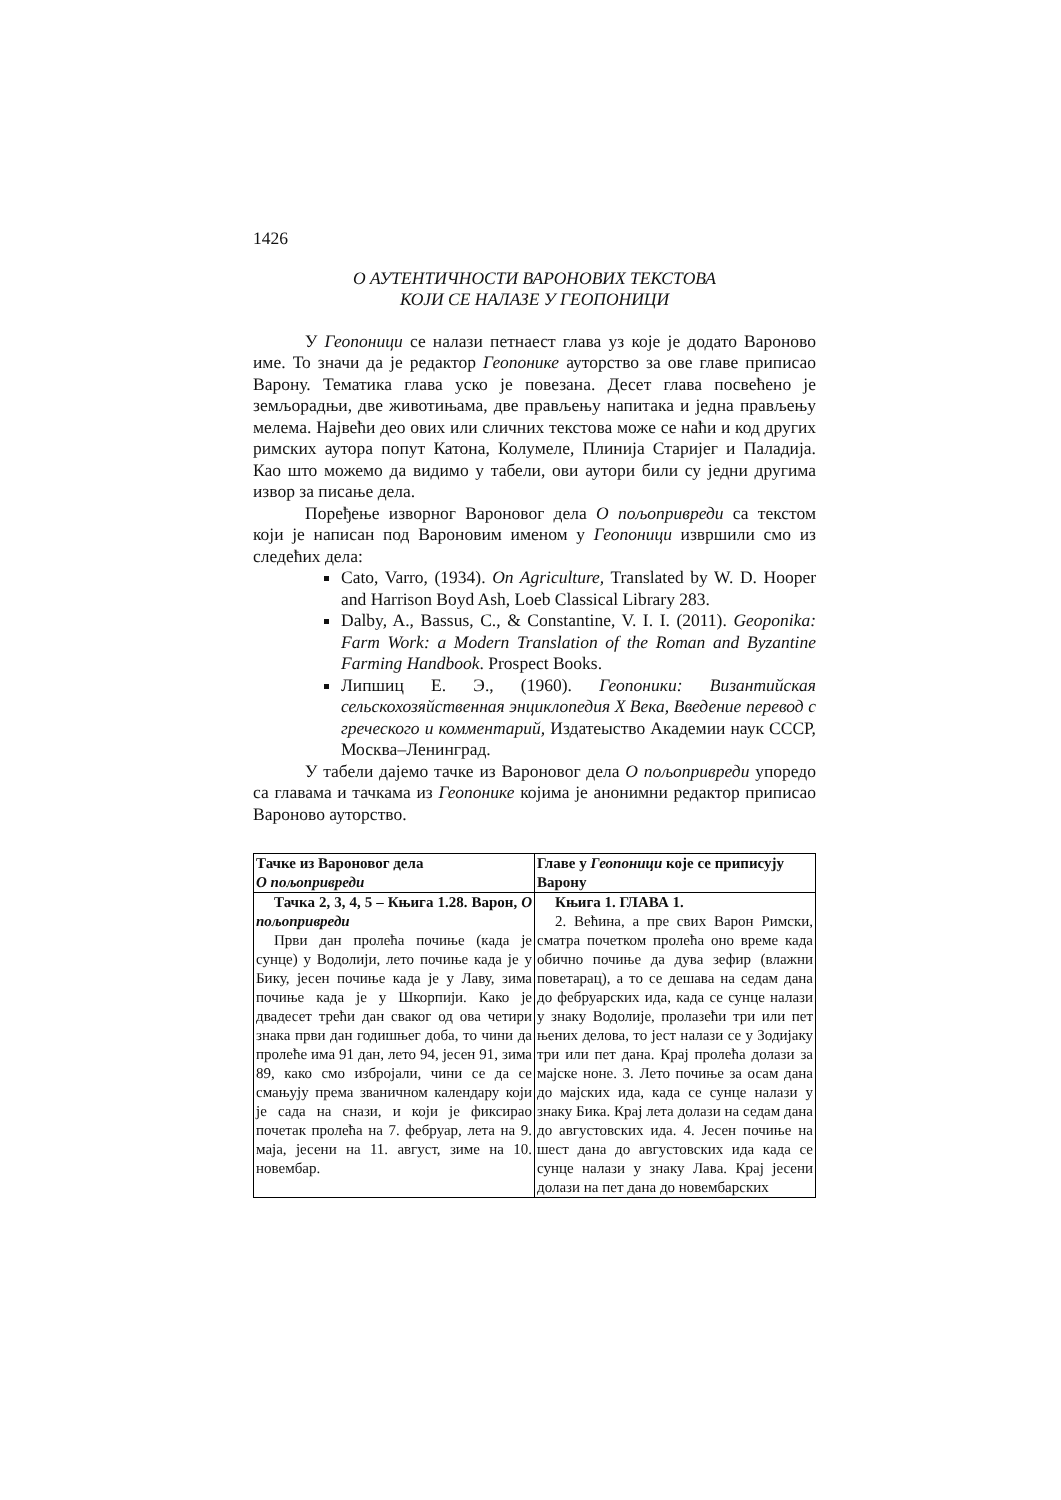1426
О АУТЕНТИЧНОСТИ ВАРОНОВИХ ТЕКСТОВА
КОЈИ СЕ НАЛАЗЕ У ГЕОПОНИЦИ
У Геопоници се налази петнаест глава уз које је додато Вароново име. То значи да је редактор Геопонике ауторство за ове главе приписао Варону. Тематика глава уско је повезана. Десет глава посвећено је земљорадњи, две животињама, две прављењу напитака и једна прављењу мелема. Највећи део ових или сличних текстова може се наћи и код других римских аутора попут Катона, Колумеле, Плинија Старијег и Паладија. Као што можемо да видимо у табели, ови аутори били су једни другима извор за писање дела.
Поређење изворног Вароновог дела О пољопривреди са текстом који је написан под Вароновим именом у Геопоници извршили смо из следећих дела:
Cato, Varro, (1934). On Agriculture, Translated by W. D. Hooper and Harrison Boyd Ash, Loeb Classical Library 283.
Dalby, A., Bassus, C., & Constantine, V. I. I. (2011). Geoponika: Farm Work: a Modern Translation of the Roman and Byzantine Farming Handbook. Prospect Books.
Липшиц Е. Э., (1960). Геопоники: Византийская сельскохозяйственная энциклопедия X Века, Введение перевод с греческого и комментарий, Издатеыство Академии наук СССР, Москва–Ленинград.
У табели дајемо тачке из Вароновог дела О пољопривреди упоредо са главама и тачкама из Геопонике којима је анонимни редактор приписао Вароново ауторство.
| Тачке из Вароновог дела О пољопривреди | Главе у Геопоници које се приписују Варону |
| --- | --- |
| Тачка 2, 3, 4, 5 – Књига 1.28. Варон, О пољопривреди Први дан пролећа почиње (када је сунце) у Водолији, лето почиње када је у Бику, јесен почиње када је у Лаву, зима почиње када је у Шкорпији. Како је двадесет трећи дан сваког од ова четири знака први дан годишњег доба, то чини да пролеће има 91 дан, лето 94, јесен 91, зима 89, како смо избројали, чини се да се смањују према званичном календару који је сада на снази, и који је фиксирао почетак пролећа на 7. фебруар, лета на 9. маја, јесени на 11. август, зиме на 10. новембар. | Књига 1. ГЛАВА 1. 2. Већина, а пре свих Варон Римски, сматра почетком пролећа оно време када обично почиње да дува зефир (влажни поветарац), а то се дешава на седам дана до фебруарских ида, када се сунце налази у знаку Водолије, пролазећи три или пет њених делова, то јест налази се у Зодијаку три или пет дана. Крај пролећа долази за мајске ноне. 3. Лето почиње за осам дана до мајских ида, када се сунце налази у знаку Бика. Крај лета долази на седам дана до августовских ида. 4. Јесен почиње на шест дана до августовских ида када се сунце налази у знаку Лава. Крај јесени долази на пет дана до новембарских |